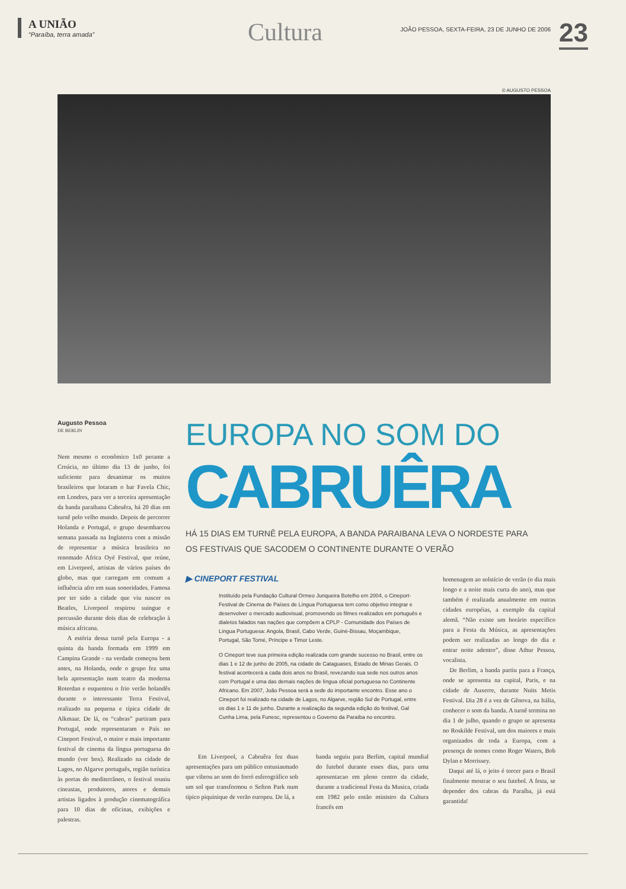A UNIÃO
“Paraíba, terra amada”
Cultura
JOÃO PESSOA, SEXTA-FEIRA, 23 DE JUNHO DE 2006
23
© AUGUSTO PESSOA
Augusto Pessoa
DE BERLIN
Nem mesmo o econômico 1x0 perante a Croácia, no último dia 13 de junho, foi suficiente para desanimar os muitos brasileiros que lotaram o bar Favela Chic, em Londres, para ver a terceira apresentação da banda paraibana Cabruêra, há 20 dias em turnê pelo velho mundo. Depois de percorrer Holanda e Portugal, o grupo desembarcou semana passada na Inglaterra com a missão de representar a música brasileira no renomado Africa Oyé Festival, que reúne, em Liverpool, artistas de vários países do globo, mas que carregam em comum a influência afro em suas sonoridades. Famosa por ter sido a cidade que viu nascer os Beatles, Liverpool respirou suingue e percussão durante dois dias de celebração à música africana.
A estória dessa turnê pela Europa - a quinta da banda formada em 1999 em Campina Grande - na verdade começou bem antes, na Holanda, onde o grupo fez uma bela apresentação num teatro da moderna Roterdan e esquentou o frio verão holandês durante o interessante Terra Festival, realizado na pequena e típica cidade de Alkmaar. De lá, os “cabras” partiram para Portugal, onde representaram o País no Cineport Festival, o maior e mais importante festival de cinema da língua portuguesa do mundo (ver box). Realizado na cidade de Lagos, no Algarve português, região turística às portas do mediterrâneo, o festival reuniu cineastas, produtores, atores e demais artistas ligados à produção cinematográfica para 10 dias de oficinas, exibições e palestras.
EUROPA NO SOM DO
CABRUÊRA
HÁ 15 DIAS EM TURNÊ PELA EUROPA, A BANDA PARAIBANA LEVA O NORDESTE PARA
OS FESTIVAIS QUE SACODEM O CONTINENTE DURANTE O VERÃO
▶ CINEPORT FESTIVAL
Instituído pela Fundação Cultural Ormeo Junqueira Botelho em 2004, o Cineport-Festival de Cinema de Países de Língua Portuguesa tem como objetivo integrar e desenvolver o mercado audiovisual, promovendo os filmes realizados em português e dialetos falados nas nações que compõem a CPLP - Comunidade dos Países de Língua Portuguesa: Angola, Brasil, Cabo Verde, Guiné-Bissau, Moçambique, Portugal, São Tomé, Príncipe e Timor Leste.
O Cineport teve sua primeira edição realizada com grande sucesso no Brasil, entre os dias 1 e 12 de junho de 2005, na cidade de Cataguases, Estado de Minas Gerais. O festival acontecerá a cada dois anos no Brasil, revezando sua sede nos outros anos com Portugal e uma das demais nações de língua oficial portuguesa no Continente Africano. Em 2007, João Pessoa será a sede do importante encontro. Esse ano o Cineport foi realizado na cidade de Lagos, no Algarve, região Sul de Portugal, entre os dias 1 e 11 de junho. Durante a realização da segunda edição do festival, Gal Cunha Lima, pela Funesc, representou o Governo da Paraíba no encontro.
Em Liverpool, a Cabruêra fez duas apresentações para um público entusiasmado que vibrou ao som do forró esferográfico sob um sol que transformou o Sefton Park num típico piquinique de verão europeu. De lá, a
banda seguiu para Berlim, capital mundial do futebol durante esses dias, para uma apresentacao em pleno centro da cidade, durante a tradicional Festa da Musica, criada em 1982 pelo então ministro da Cultura francês em
homenagem ao solstício de verão (o dia mais longo e a noite mais curta do ano), mas que também é realizada anualmente em outras cidades européias, a exemplo da capital alemã. “Não existe um horário específico para a Festa da Música, as apresentações podem ser realizadas ao longo do dia e entrar noite adentro”, disse Athur Pessoa, vocalista.
De Berlim, a banda partiu para a França, onde se apresenta na capital, Paris, e na cidade de Auxerre, durante Nuits Metis Festival. Dia 28 é a vez de Gênova, na Itália, conhecer o som da banda. A turnê termina no dia 1 de julho, quando o grupo se apresenta no Roskilde Festival, um dos maiores e mais organizados de toda a Europa, com a presença de nomes como Roger Waters, Bob Dylan e Morrissey.
Daqui até lá, o jeito é torcer para o Brasil finalmente mostrar o seu futebol. A festa, se depender dos cabras da Paraíba, já está garantida!